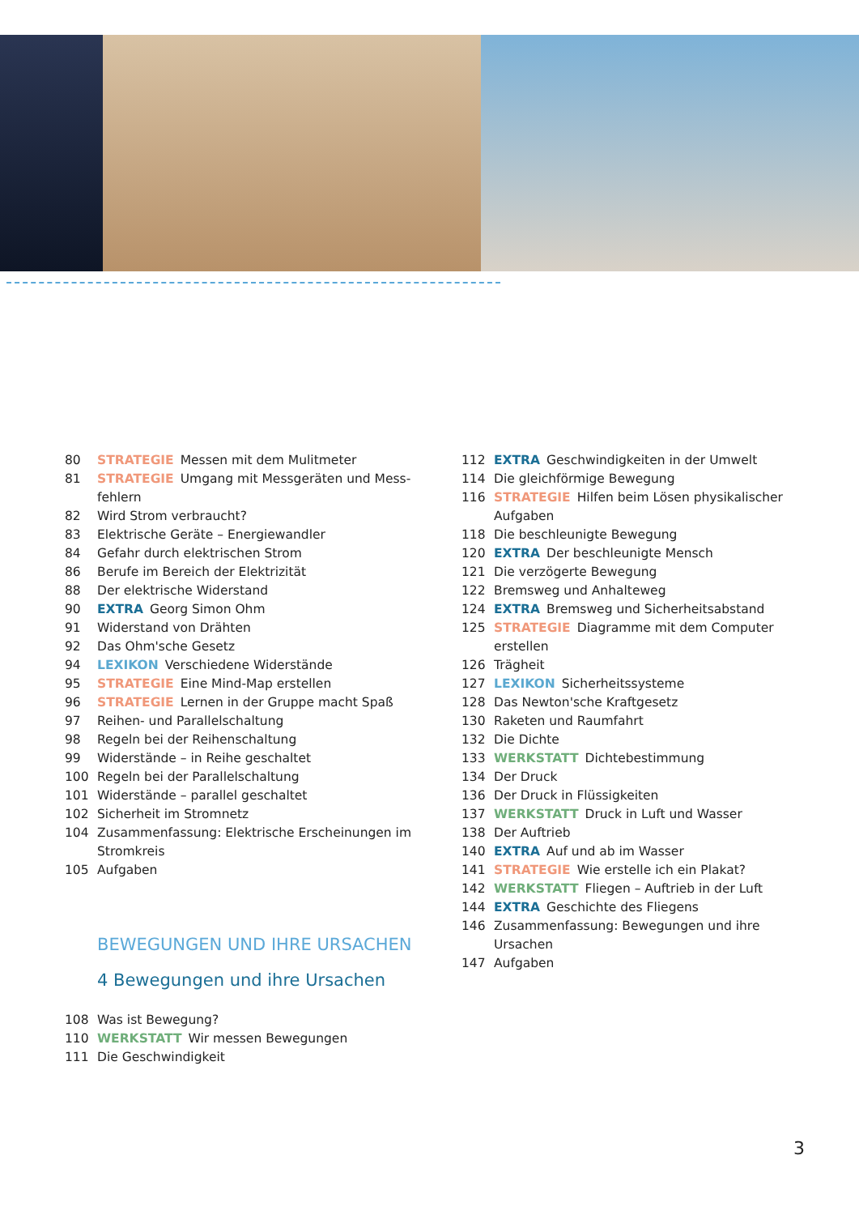80 STRATEGIE Messen mit dem Mulitmeter
81 STRATEGIE Umgang mit Messgeräten und Mess­fehlern
82 Wird Strom verbraucht?
83 Elektrische Geräte – Energiewandler
84 Gefahr durch elektrischen Strom
86 Berufe im Bereich der Elektrizität
88 Der elektrische Widerstand
90 EXTRA Georg Simon Ohm
91 Widerstand von Drähten
92 Das Ohm'sche Gesetz
94 LEXIKON Verschiedene Widerstände
95 STRATEGIE Eine Mind-Map erstellen
96 STRATEGIE Lernen in der Gruppe macht Spaß
97 Reihen- und Parallelschaltung
98 Regeln bei der Reihenschaltung
99 Widerstände – in Reihe geschaltet
100 Regeln bei der Parallelschaltung
101 Widerstände – parallel geschaltet
102 Sicherheit im Stromnetz
104 Zusammenfassung: Elektrische Erscheinungen im Stromkreis
105 Aufgaben
BEWEGUNGEN UND IHRE URSACHEN
4 Bewegungen und ihre Ursachen
108 Was ist Bewegung?
110 WERKSTATT Wir messen Bewegungen
111 Die Geschwindigkeit
112 EXTRA Geschwindigkeiten in der Umwelt
114 Die gleichförmige Bewegung
116 STRATEGIE Hilfen beim Lösen physikalischer Aufgaben
118 Die beschleunigte Bewegung
120 EXTRA Der beschleunigte Mensch
121 Die verzögerte Bewegung
122 Bremsweg und Anhalteweg
124 EXTRA Bremsweg und Sicherheitsabstand
125 STRATEGIE Diagramme mit dem Computer erstellen
126 Trägheit
127 LEXIKON Sicherheitssysteme
128 Das Newton'sche Kraftgesetz
130 Raketen und Raumfahrt
132 Die Dichte
133 WERKSTATT Dichtebestimmung
134 Der Druck
136 Der Druck in Flüssigkeiten
137 WERKSTATT Druck in Luft und Wasser
138 Der Auftrieb
140 EXTRA Auf und ab im Wasser
141 STRATEGIE Wie erstelle ich ein Plakat?
142 WERKSTATT Fliegen – Auftrieb in der Luft
144 EXTRA Geschichte des Fliegens
146 Zusammenfassung: Bewegungen und ihre Ursachen
147 Aufgaben
3